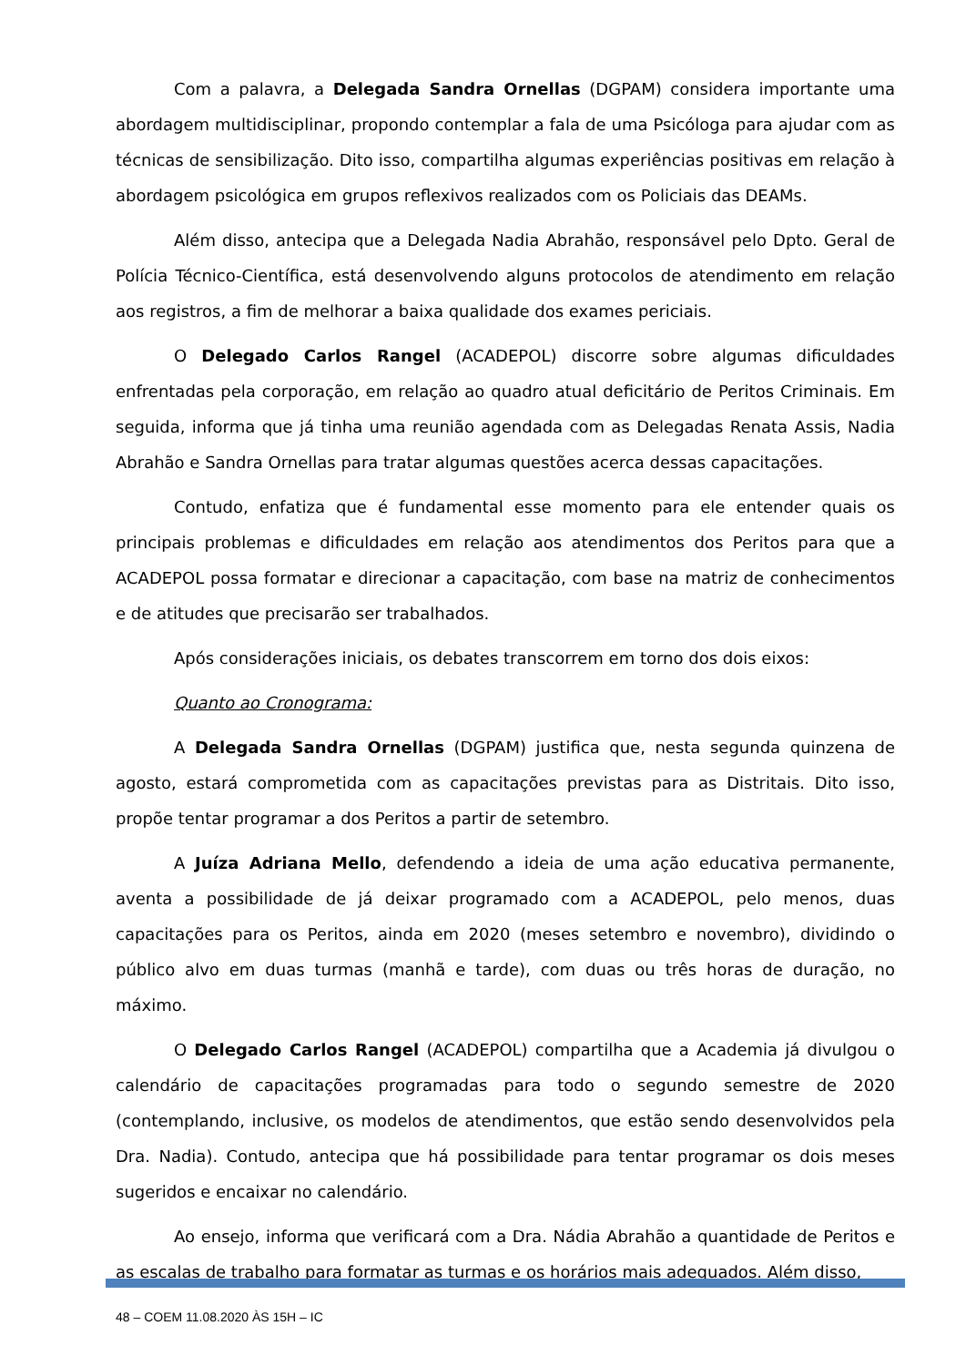Com a palavra, a Delegada Sandra Ornellas (DGPAM) considera importante uma abordagem multidisciplinar, propondo contemplar a fala de uma Psicóloga para ajudar com as técnicas de sensibilização. Dito isso, compartilha algumas experiências positivas em relação à abordagem psicológica em grupos reflexivos realizados com os Policiais das DEAMs.
Além disso, antecipa que a Delegada Nadia Abrahão, responsável pelo Dpto. Geral de Polícia Técnico-Científica, está desenvolvendo alguns protocolos de atendimento em relação aos registros, a fim de melhorar a baixa qualidade dos exames periciais.
O Delegado Carlos Rangel (ACADEPOL) discorre sobre algumas dificuldades enfrentadas pela corporação, em relação ao quadro atual deficitário de Peritos Criminais. Em seguida, informa que já tinha uma reunião agendada com as Delegadas Renata Assis, Nadia Abrahão e Sandra Ornellas para tratar algumas questões acerca dessas capacitações.
Contudo, enfatiza que é fundamental esse momento para ele entender quais os principais problemas e dificuldades em relação aos atendimentos dos Peritos para que a ACADEPOL possa formatar e direcionar a capacitação, com base na matriz de conhecimentos e de atitudes que precisarão ser trabalhados.
Após considerações iniciais, os debates transcorrem em torno dos dois eixos:
Quanto ao Cronograma:
A Delegada Sandra Ornellas (DGPAM) justifica que, nesta segunda quinzena de agosto, estará comprometida com as capacitações previstas para as Distritais. Dito isso, propõe tentar programar a dos Peritos a partir de setembro.
A Juíza Adriana Mello, defendendo a ideia de uma ação educativa permanente, aventa a possibilidade de já deixar programado com a ACADEPOL, pelo menos, duas capacitações para os Peritos, ainda em 2020 (meses setembro e novembro), dividindo o público alvo em duas turmas (manhã e tarde), com duas ou três horas de duração, no máximo.
O Delegado Carlos Rangel (ACADEPOL) compartilha que a Academia já divulgou o calendário de capacitações programadas para todo o segundo semestre de 2020 (contemplando, inclusive, os modelos de atendimentos, que estão sendo desenvolvidos pela Dra. Nadia). Contudo, antecipa que há possibilidade para tentar programar os dois meses sugeridos e encaixar no calendário.
Ao ensejo, informa que verificará com a Dra. Nádia Abrahão a quantidade de Peritos e as escalas de trabalho para formatar as turmas e os horários mais adequados. Além disso,
48 – COEM 11.08.2020 ÀS 15H – IC